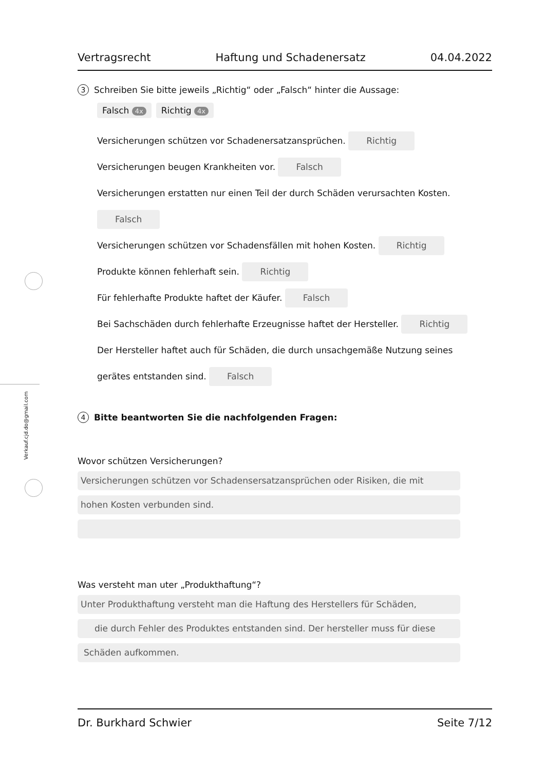Verkauf.cjd.do@gmail.com
Vertragsrecht Haftung und Schadenersatz 04.04.2022
3 Schreiben Sie bitte jeweils „Richtig“ oder „Falsch“ hinter die Aussage:
Falsch 4x Richtig 4x
Versicherungen schützen vor Schadenersatzansprüchen. Richtig
Versicherungen beugen Krankheiten vor. Falsch
Versicherungen erstatten nur einen Teil der durch Schäden verursachten Kosten.
Falsch
Versicherungen schützen vor Schadensfällen mit hohen Kosten. Richtig
Produkte können fehlerhaft sein. Richtig
Für fehlerhafte Produkte haftet der Käufer. Falsch
Bei Sachschäden durch fehlerhafte Erzeugnisse haftet der Hersteller. Richtig
Der Hersteller haftet auch für Schäden, die durch unsachgemäße Nutzung seines
gerätes entstanden sind. Falsch
4 Bitte beantworten Sie die nachfolgenden Fragen:
Wovor schützen Versicherungen?
Versicherungen schützen vor Schadensersatzansprüchen oder Risiken, die mit
hohen Kosten verbunden sind.
Was versteht man uter „Produkthaftung“?
Unter Produkthaftung versteht man die Haftung des Herstellers für Schäden,
die durch Fehler des Produktes entstanden sind. Der hersteller muss für diese
Schäden aufkommen.
Dr. Burkhard Schwier Seite 7/12